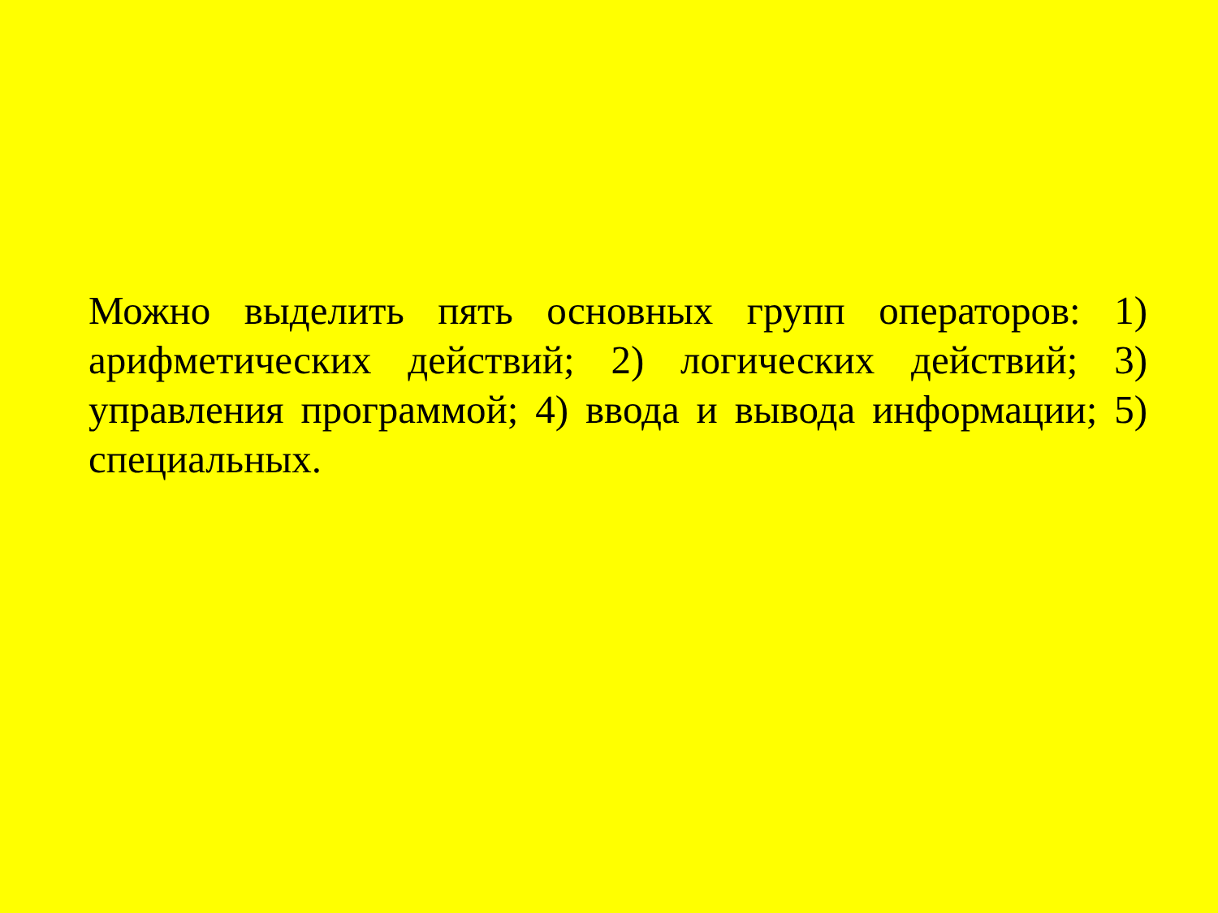Можно выделить пять основных групп операторов: 1) арифметических действий; 2) логических действий; 3) управления программой; 4) ввода и вывода информации; 5) специальных.